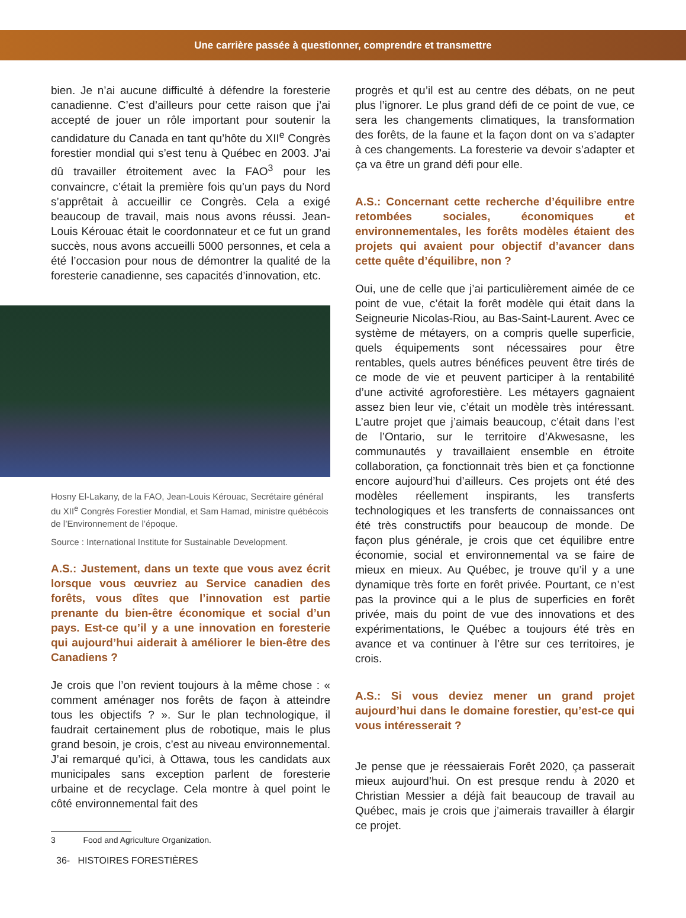Une carrière passée à questionner, comprendre et transmettre
bien. Je n’ai aucune difficulté à défendre la foresterie canadienne. C’est d’ailleurs pour cette raison que j’ai accepté de jouer un rôle important pour soutenir la candidature du Canada en tant qu’hôte du XII<sup>e</sup> Congrès forestier mondial qui s’est tenu à Québec en 2003. J’ai dû travailler étroitement avec la FAO<sup>3</sup> pour les convaincre, c’était la première fois qu’un pays du Nord s’apprêtait à accueillir ce Congrès. Cela a exigé beaucoup de travail, mais nous avons réussi. Jean-Louis Kérouac était le coordonnateur et ce fut un grand succès, nous avons accueilli 5000 personnes, et cela a été l’occasion pour nous de démontrer la qualité de la foresterie canadienne, ses capacités d’innovation, etc.
Hosny El-Lakany, de la FAO, Jean-Louis Kérouac, Secrétaire général du XII<sup>e</sup> Congrès Forestier Mondial, et Sam Hamad, ministre québécois de l’Environnement de l’époque.
Source : International Institute for Sustainable Development.
A.S.: Justement, dans un texte que vous avez écrit lorsque vous œuvriez au Service canadien des forêts, vous dîtes que l’innovation est partie prenante du bien-être économique et social d’un pays. Est-ce qu’il y a une innovation en foresterie qui aujourd’hui aiderait à améliorer le bien-être des Canadiens ?
Je crois que l’on revient toujours à la même chose : « comment aménager nos forêts de façon à atteindre tous les objectifs ? ». Sur le plan technologique, il faudrait certainement plus de robotique, mais le plus grand besoin, je crois, c’est au niveau environnemental. J’ai remarqué qu’ici, à Ottawa, tous les candidats aux municipales sans exception parlent de foresterie urbaine et de recyclage. Cela montre à quel point le côté environnemental fait des
3 Food and Agriculture Organization.
36- HISTOIRES FORESTIÈRES
progrès et qu’il est au centre des débats, on ne peut plus l’ignorer. Le plus grand défi de ce point de vue, ce sera les changements climatiques, la transformation des forêts, de la faune et la façon dont on va s’adapter à ces changements. La foresterie va devoir s’adapter et ça va être un grand défi pour elle.
A.S.: Concernant cette recherche d’équilibre entre retombées sociales, économiques et environnementales, les forêts modèles étaient des projets qui avaient pour objectif d’avancer dans cette quête d’équilibre, non ?
Oui, une de celle que j’ai particulièrement aimée de ce point de vue, c’était la forêt modèle qui était dans la Seigneurie Nicolas-Riou, au Bas-Saint-Laurent. Avec ce système de métayers, on a compris quelle superficie, quels équipements sont nécessaires pour être rentables, quels autres bénéfices peuvent être tirés de ce mode de vie et peuvent participer à la rentabilité d’une activité agroforestière. Les métayers gagnaient assez bien leur vie, c’était un modèle très intéressant. L’autre projet que j’aimais beaucoup, c’était dans l’est de l’Ontario, sur le territoire d’Akwesasne, les communautés y travaillaient ensemble en étroite collaboration, ça fonctionnait très bien et ça fonctionne encore aujourd’hui d’ailleurs. Ces projets ont été des modèles réellement inspirants, les transferts technologiques et les transferts de connaissances ont été très constructifs pour beaucoup de monde. De façon plus générale, je crois que cet équilibre entre économie, social et environnemental va se faire de mieux en mieux. Au Québec, je trouve qu’il y a une dynamique très forte en forêt privée. Pourtant, ce n’est pas la province qui a le plus de superficies en forêt privée, mais du point de vue des innovations et des expérimentations, le Québec a toujours été très en avance et va continuer à l’être sur ces territoires, je crois.
A.S.: Si vous deviez mener un grand projet aujourd’hui dans le domaine forestier, qu’est-ce qui vous intéresserait ?
Je pense que je réessaierais Forêt 2020, ça passerait mieux aujourd’hui. On est presque rendu à 2020 et Christian Messier a déjà fait beaucoup de travail au Québec, mais je crois que j’aimerais travailler à élargir ce projet.